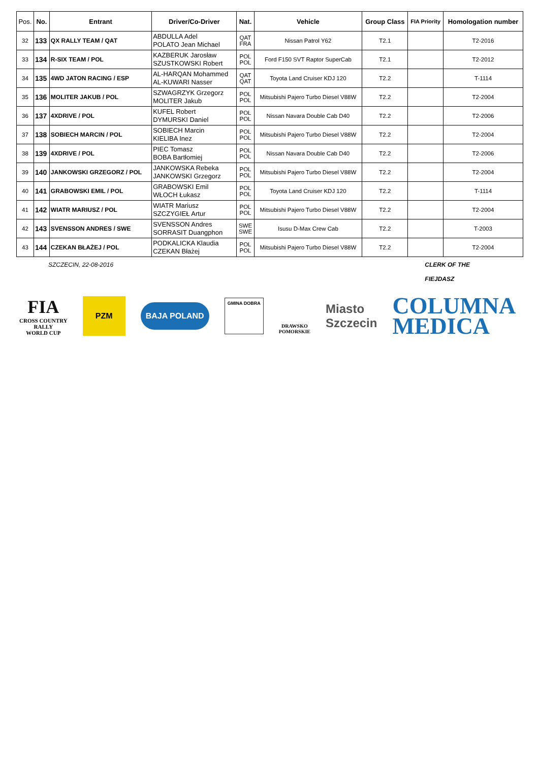| Pos. | No. | Entrant | Driver/Co-Driver | Nat. | Vehicle | Group Class | FIA Priority | Homologation number |
| --- | --- | --- | --- | --- | --- | --- | --- | --- |
| 32 | 133 | QX RALLY TEAM / QAT | ABDULLA Adel POLATO Jean Michael | QAT FRA | Nissan Patrol Y62 | T2.1 | | T2-2016 |
| 33 | 134 | R-SIX TEAM / POL | KAZBERUK Jarosław SZUSTKOWSKI Robert | POL POL | Ford F150 SVT Raptor SuperCab | T2.1 | | T2-2012 |
| 34 | 135 | 4WD JATON RACING / ESP | AL-HARQAN Mohammed AL-KUWARI Nasser | QAT QAT | Toyota Land Cruiser KDJ 120 | T2.2 | | T-1114 |
| 35 | 136 | MOLITER JAKUB / POL | SZWAGRZYK Grzegorz MOLITER Jakub | POL POL | Mitsubishi Pajero Turbo Diesel V88W | T2.2 | | T2-2004 |
| 36 | 137 | 4XDRIVE / POL | KUFEL Robert DYMURSKI Daniel | POL POL | Nissan Navara Double Cab D40 | T2.2 | | T2-2006 |
| 37 | 138 | SOBIECH MARCIN / POL | SOBIECH Marcin KIELIBA Inez | POL POL | Mitsubishi Pajero Turbo Diesel V88W | T2.2 | | T2-2004 |
| 38 | 139 | 4XDRIVE / POL | PIEC Tomasz BOBA Bartłomiej | POL POL | Nissan Navara Double Cab D40 | T2.2 | | T2-2006 |
| 39 | 140 | JANKOWSKI GRZEGORZ / POL | JANKOWSKA Rebeka JANKOWSKI Grzegorz | POL POL | Mitsubishi Pajero Turbo Diesel V88W | T2.2 | | T2-2004 |
| 40 | 141 | GRABOWSKI EMIL / POL | GRABOWSKI Emil WŁOCH Łukasz | POL POL | Toyota Land Cruiser KDJ 120 | T2.2 | | T-1114 |
| 41 | 142 | WIATR MARIUSZ / POL | WIATR Mariusz SZCZYGIEŁ Artur | POL POL | Mitsubishi Pajero Turbo Diesel V88W | T2.2 | | T2-2004 |
| 42 | 143 | SVENSSON ANDRES / SWE | SVENSSON Andres SORRASIT Duangphon | SWE SWE | Isusu D-Max Crew Cab | T2.2 | | T-2003 |
| 43 | 144 | CZEKAN BŁAŻEJ / POL | PODKALICKA Klaudia CZEKAN Błażej | POL POL | Mitsubishi Pajero Turbo Diesel V88W | T2.2 | | T2-2004 |
SZCZECIN, 22-08-2016 CLERK OF THE
FIEJDASZ
FIA
CROSS COUNTRY
RALLY
WORLD CUP
PZM
BAJA POLAND
GMINA DOBRA
DRAWSKO
POMORSKIE
Miasto
Szczecin
COLUMNA
MEDICA